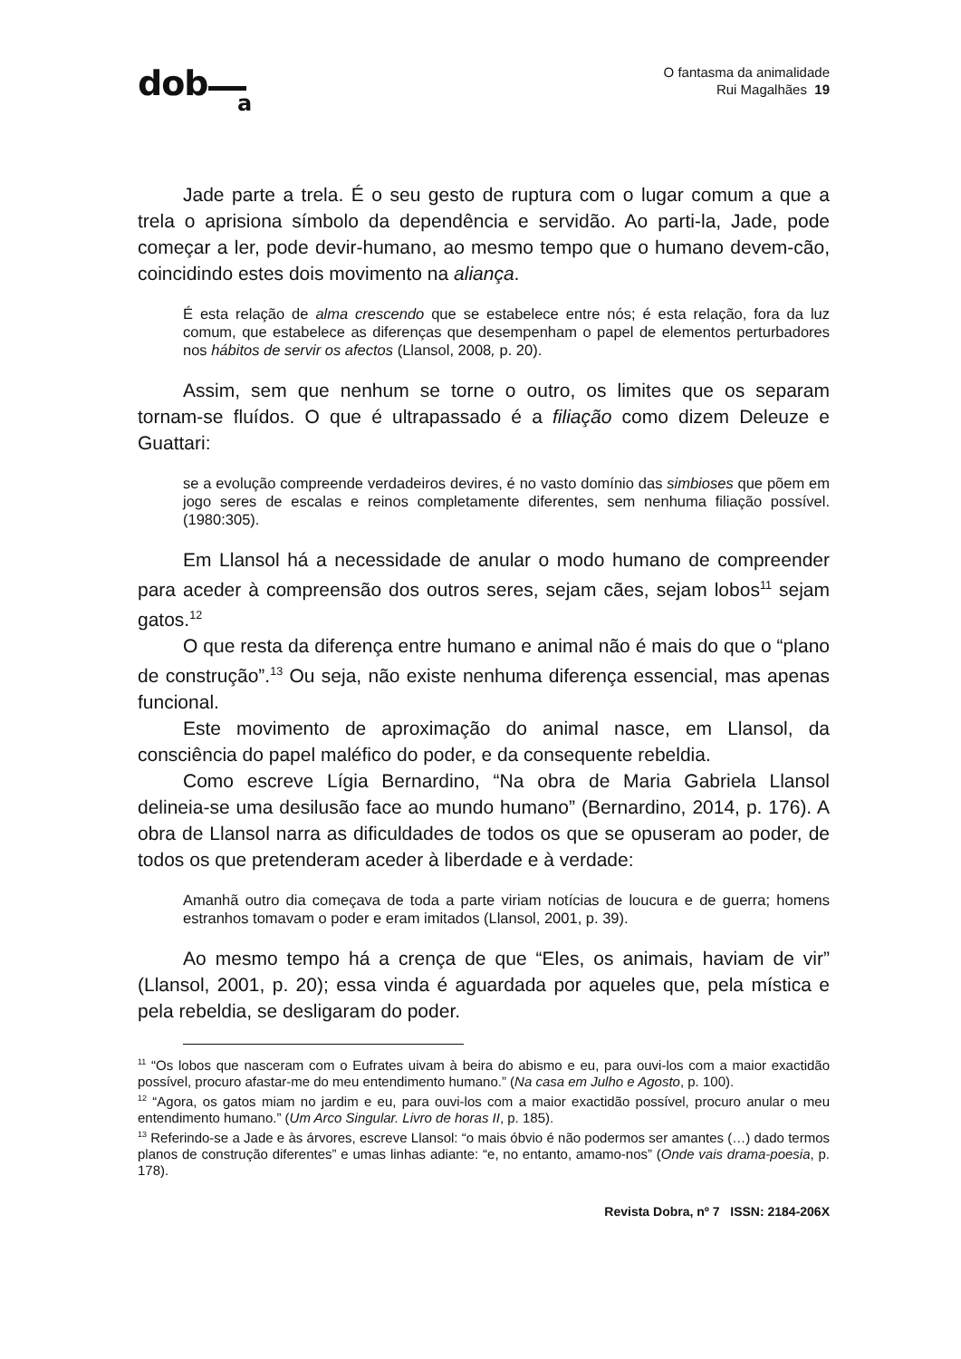dob
a
O fantasma da animalidade
Rui Magalhães 19
Jade parte a trela. É o seu gesto de ruptura com o lugar comum a que a trela o aprisiona símbolo da dependência e servidão. Ao parti-la, Jade, pode começar a ler, pode devir-humano, ao mesmo tempo que o humano devem-cão, coincidindo estes dois movimento na aliança.
É esta relação de alma crescendo que se estabelece entre nós; é esta relação, fora da luz comum, que estabelece as diferenças que desempenham o papel de elementos perturbadores nos hábitos de servir os afectos (Llansol, 2008, p. 20).
Assim, sem que nenhum se torne o outro, os limites que os separam tornam-se fluídos. O que é ultrapassado é a filiação como dizem Deleuze e Guattari:
se a evolução compreende verdadeiros devires, é no vasto domínio das simbioses que põem em jogo seres de escalas e reinos completamente diferentes, sem nenhuma filiação possível. (1980:305).
Em Llansol há a necessidade de anular o modo humano de compreender para aceder à compreensão dos outros seres, sejam cães, sejam lobos<sup>11</sup> sejam gatos.<sup>12</sup>
O que resta da diferença entre humano e animal não é mais do que o “plano de construção”.<sup>13</sup> Ou seja, não existe nenhuma diferença essencial, mas apenas funcional.
Este movimento de aproximação do animal nasce, em Llansol, da consciência do papel maléfico do poder, e da consequente rebeldia.
Como escreve Lígia Bernardino, “Na obra de Maria Gabriela Llansol delineia-se uma desilusão face ao mundo humano” (Bernardino, 2014, p. 176). A obra de Llansol narra as dificuldades de todos os que se opuseram ao poder, de todos os que pretenderam aceder à liberdade e à verdade:
Amanhã outro dia começava de toda a parte viriam notícias de loucura e de guerra; homens estranhos tomavam o poder e eram imitados (Llansol, 2001, p. 39).
Ao mesmo tempo há a crença de que “Eles, os animais, haviam de vir” (Llansol, 2001, p. 20); essa vinda é aguardada por aqueles que, pela mística e pela rebeldia, se desligaram do poder.
<sup>11</sup> “Os lobos que nasceram com o Eufrates uivam à beira do abismo e eu, para ouvi-los com a maior exactidão possível, procuro afastar-me do meu entendimento humano.” (Na casa em Julho e Agosto, p. 100).
<sup>12</sup> “Agora, os gatos miam no jardim e eu, para ouvi-los com a maior exactidão possível, procuro anular o meu entendimento humano.” (Um Arco Singular. Livro de horas II, p. 185).
<sup>13</sup> Referindo-se a Jade e às árvores, escreve Llansol: “o mais óbvio é não podermos ser amantes (…) dado termos planos de construção diferentes” e umas linhas adiante: “e, no entanto, amamo-nos” (Onde vais drama-poesia, p. 178).
Revista Dobra, nº 7 ISSN: 2184-206X